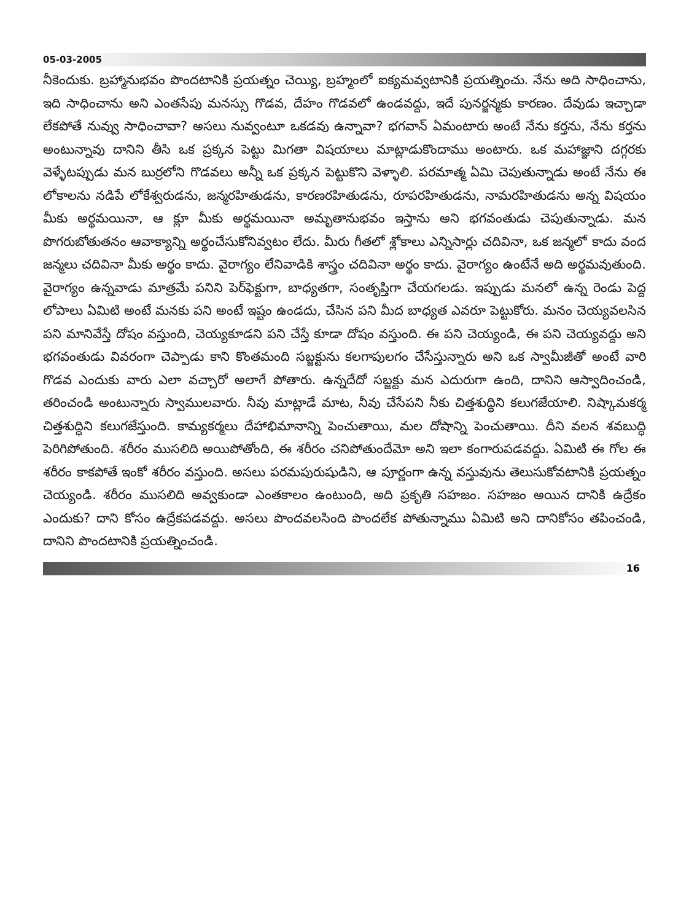05-03-2005
నీకెందుకు. బ్రహ్మానుభవం పొందటానికి ప్రయత్నం చెయ్యి, బ్రహ్మంలో ఐక్యమవ్వటానికి ప్రయత్నించు. నేను అది సాధించాను, ఇది సాధించాను అని ఎంతసేపు మనస్సు గొడవ, దేహం గొడవలో ఉండవద్దు, ఇదే పునర్జన్మకు కారణం. దేవుడు ఇచ్చాడా లేకపోతే నువ్వు సాధించావా? అసలు నువ్వంటూ ఒకడవు ఉన్నావా? భగవాన్ ఏమంటారు అంటే నేను కర్తను, నేను కర్తను అంటున్నావు దానిని తీసి ఒక ప్రక్కన పెట్టు మిగతా విషయాలు మాట్లాడుకొందాము అంటారు. ఒక మహాజ్ఞాని దగ్గరకు వెళ్ళేటప్పుడు మన బుర్రలోని గొడవలు అన్నీ ఒక ప్రక్కన పెట్టుకొని వెళ్ళాలి. పరమాత్మ ఏమి చెపుతున్నాడు అంటే నేను ఈ లోకాలను నడిపే లోకేశ్వరుడను, జన్మరహితుడను, కారణరహితుడను, రూపరహితుడను, నామరహితుడను అన్న విషయం మీకు అర్థమయినా, ఆ క్లూ మీకు అర్థమయినా అమృతానుభవం ఇస్తాను అని భగవంతుడు చెపుతున్నాడు. మన పొగరుబోతుతనం ఆవాక్యాన్ని అర్థంచేసుకోనివ్వటం లేదు. మీరు గీతలో శ్లోకాలు ఎన్నిసార్లు చదివినా, ఒక జన్మలో కాదు వంద జన్మలు చదివినా మీకు అర్థం కాదు. వైరాగ్యం లేనివాడికి శాస్త్రం చదివినా అర్థం కాదు. వైరాగ్యం ఉంటేనే అది అర్థమవుతుంది. వైరాగ్యం ఉన్నవాడు మాత్రమే పనిని పెర్‌ఫెక్టుగా, బాధ్యతగా, సంతృప్తిగా చేయగలడు. ఇప్పుడు మనలో ఉన్న రెండు పెద్ద లోపాలు ఏమిటి అంటే మనకు పని అంటే ఇష్టం ఉండదు, చేసిన పని మీద బాధ్యత ఎవరూ పెట్టుకోరు. మనం చెయ్యవలసిన పని మానివేస్తే దోషం వస్తుంది, చెయ్యకూడని పని చేస్తే కూడా దోషం వస్తుంది. ఈ పని చెయ్యండి, ఈ పని చెయ్యవద్దు అని భగవంతుడు వివరంగా చెప్పాడు కాని కొంతమంది సబ్జక్టును కలగాపులగం చేసేస్తున్నారు అని ఒక స్వామీజీతో అంటే వారి గొడవ ఎందుకు వారు ఎలా వచ్చారో అలాగే పోతారు. ఉన్నదేదో సబ్జక్టు మన ఎదురుగా ఉంది, దానిని ఆస్వాదించండి, తరించండి అంటున్నారు స్వాములవారు. నీవు మాట్లాడే మాట, నీవు చేసేపని నీకు చిత్తశుద్ధిని కలుగజేయాలి. నిష్కామకర్మ చిత్తశుద్ధిని కలుగజేస్తుంది. కామ్యకర్మలు దేహాభిమానాన్ని పెంచుతాయి, మల దోషాన్ని పెంచుతాయి. దీని వలన శవబుద్ధి పెరిగిపోతుంది. శరీరం ముసలిది అయిపోతోంది, ఈ శరీరం చనిపోతుందేమో అని ఇలా కంగారుపడవద్దు. ఏమిటి ఈ గోల ఈ శరీరం కాకపోతే ఇంకో శరీరం వస్తుంది. అసలు పరమపురుషుడిని, ఆ పూర్ణంగా ఉన్న వస్తువును తెలుసుకోవటానికి ప్రయత్నం చెయ్యండి. శరీరం ముసలిది అవ్వకుండా ఎంతకాలం ఉంటుంది, అది ప్రకృతి సహజం. సహజం అయిన దానికి ఉద్రేకం ఎందుకు? దాని కోసం ఉద్రేకపడవద్దు. అసలు పొందవలసింది పొందలేక పోతున్నాము ఏమిటి అని దానికోసం తపించండి, దానిని పొందటానికి ప్రయత్నించండి.
16